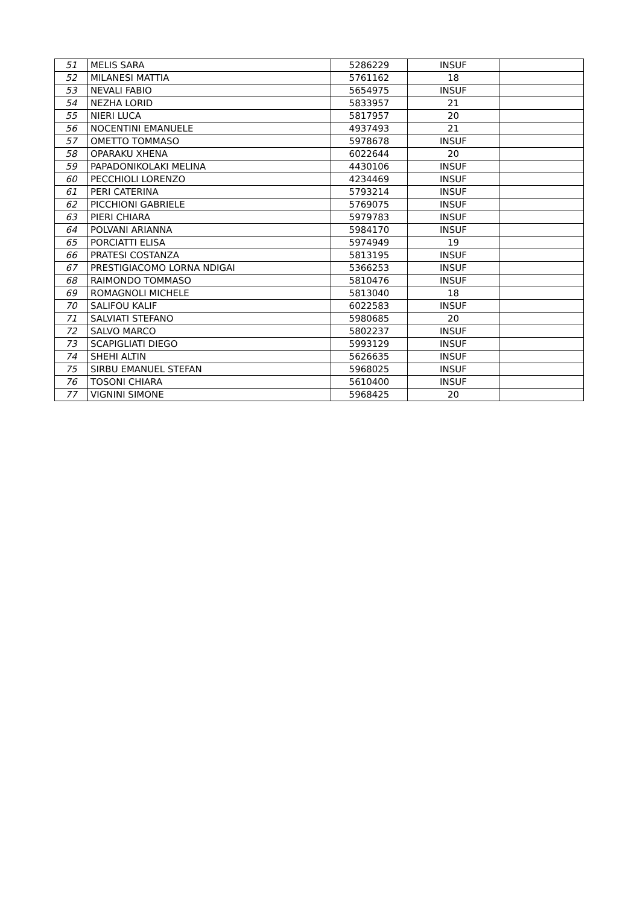| 51 | MELIS SARA | 5286229 | INSUF | |
| 52 | MILANESI MATTIA | 5761162 | 18 | |
| 53 | NEVALI FABIO | 5654975 | INSUF | |
| 54 | NEZHA LORID | 5833957 | 21 | |
| 55 | NIERI LUCA | 5817957 | 20 | |
| 56 | NOCENTINI EMANUELE | 4937493 | 21 | |
| 57 | OMETTO TOMMASO | 5978678 | INSUF | |
| 58 | OPARAKU XHENA | 6022644 | 20 | |
| 59 | PAPADONIKOLAKI MELINA | 4430106 | INSUF | |
| 60 | PECCHIOLI LORENZO | 4234469 | INSUF | |
| 61 | PERI CATERINA | 5793214 | INSUF | |
| 62 | PICCHIONI GABRIELE | 5769075 | INSUF | |
| 63 | PIERI CHIARA | 5979783 | INSUF | |
| 64 | POLVANI ARIANNA | 5984170 | INSUF | |
| 65 | PORCIATTI ELISA | 5974949 | 19 | |
| 66 | PRATESI COSTANZA | 5813195 | INSUF | |
| 67 | PRESTIGIACOMO LORNA NDIGAI | 5366253 | INSUF | |
| 68 | RAIMONDO TOMMASO | 5810476 | INSUF | |
| 69 | ROMAGNOLI MICHELE | 5813040 | 18 | |
| 70 | SALIFOU KALIF | 6022583 | INSUF | |
| 71 | SALVIATI STEFANO | 5980685 | 20 | |
| 72 | SALVO MARCO | 5802237 | INSUF | |
| 73 | SCAPIGLIATI DIEGO | 5993129 | INSUF | |
| 74 | SHEHI ALTIN | 5626635 | INSUF | |
| 75 | SIRBU EMANUEL STEFAN | 5968025 | INSUF | |
| 76 | TOSONI CHIARA | 5610400 | INSUF | |
| 77 | VIGNINI SIMONE | 5968425 | 20 | |